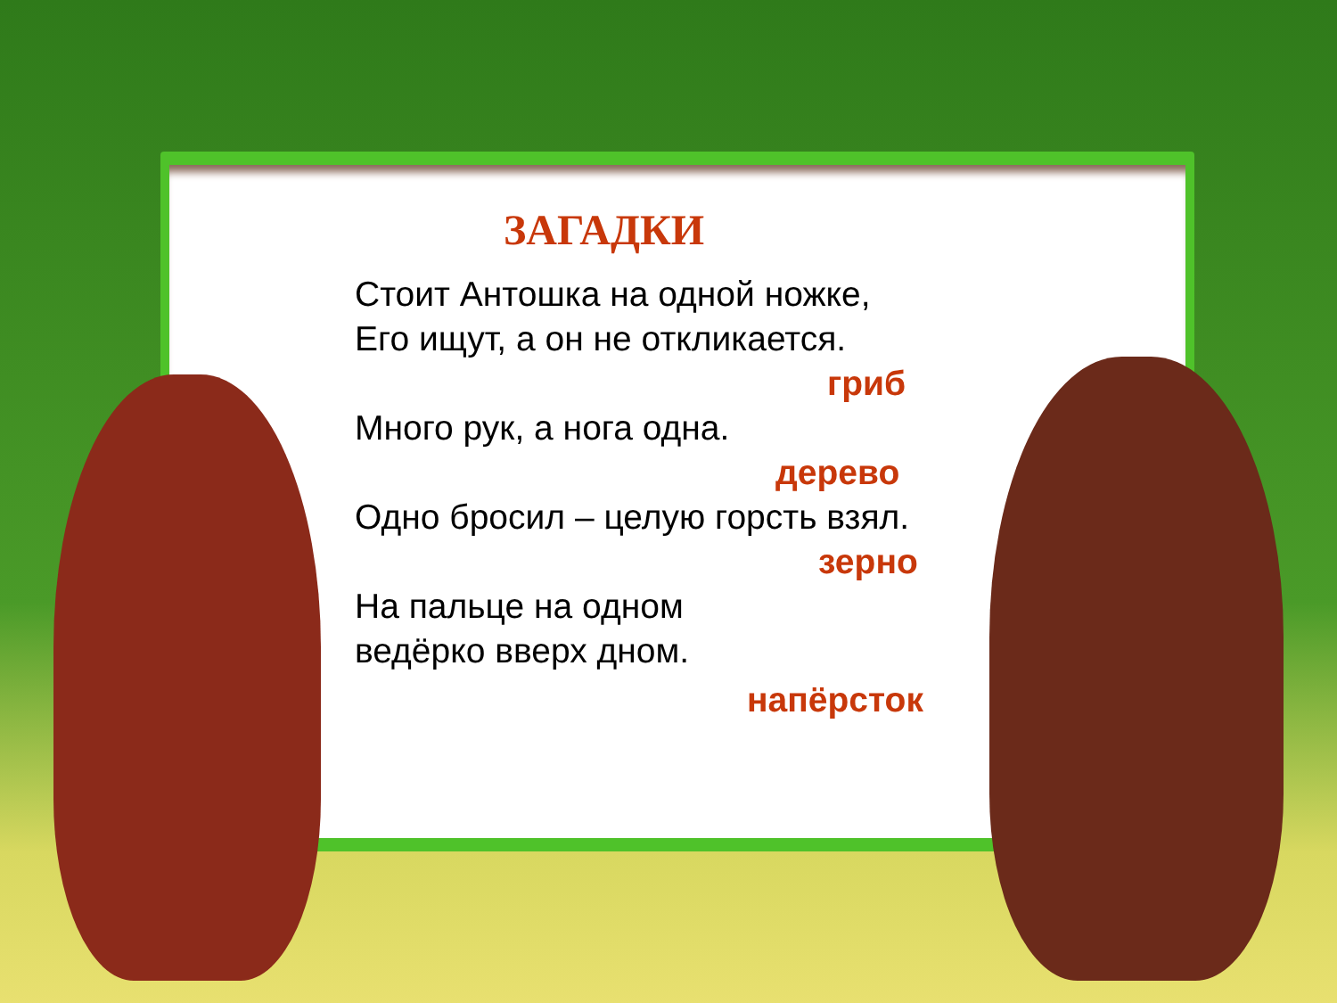ЗАГАДКИ
Стоит Антошка на одной ножке,
Его ищут, а он не откликается.
гриб
Много рук, а нога одна.
дерево
Одно бросил – целую горсть взял.
зерно
На пальце на одном
ведёрко вверх дном.
напёрсток